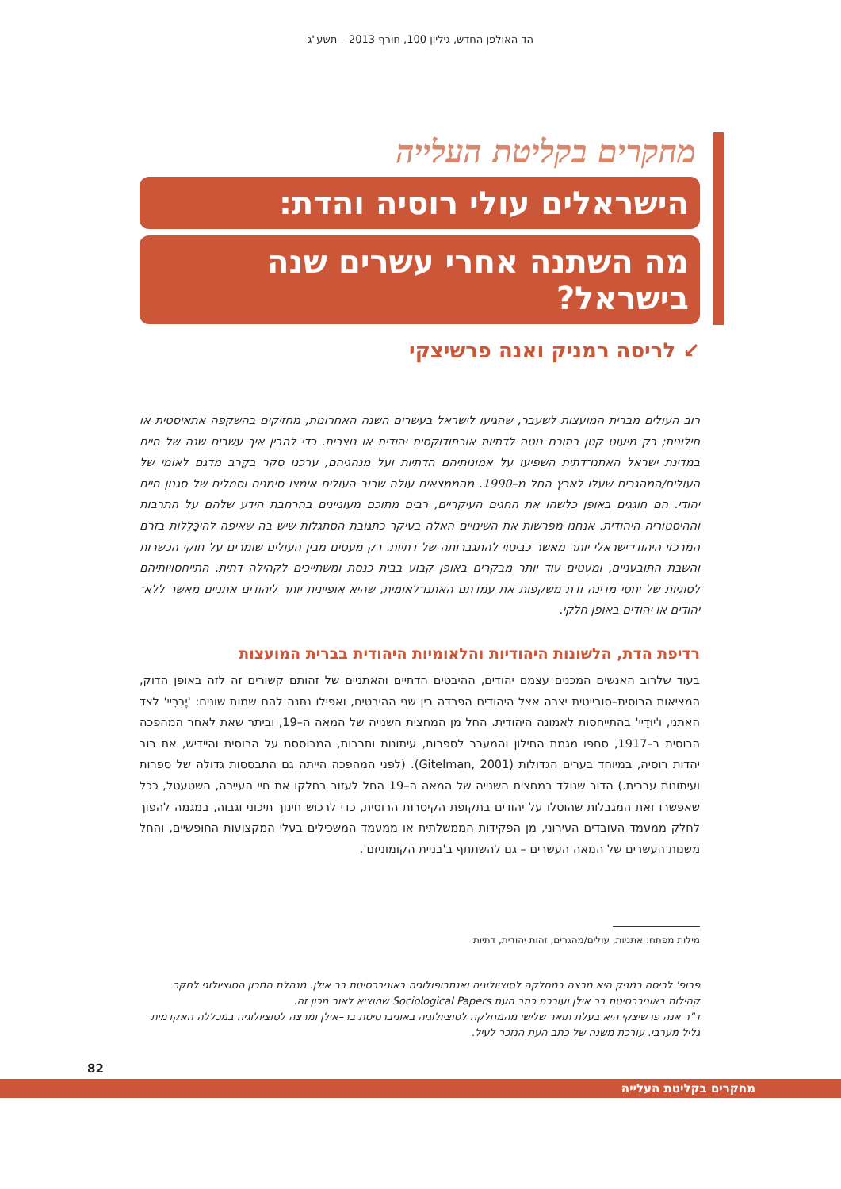הד האולפן החדש, גיליון 100, חורף 2013 – תשע"ג
מחקרים בקליטת העלייה
הישראלים עולי רוסיה והדת:
מה השתנה אחרי עשרים שנה בישראל?
↙ לריסה רמניק ואנה פרשיצקי
רוב העולים מברית המועצות לשעבר, שהגיעו לישראל בעשרים השנה האחרונות, מחזיקים בהשקפה אתאיסטית או חילונית; רק מיעוט קטן בתוכם נוטה לדתיות אורתודוקסית יהודית או נוצרית. כדי להבין איך עשרים שנה של חיים במדינת ישראל האתנו־דתית השפיעו על אמונותיהם הדתיות ועל מנהגיהם, ערכנו סקר בקֶרב מדגם לאומי של העולים/המהגרים שעלו לארץ החל מ–1990. מהממצאים עולה שרוב העולים אימצו סימנים וסמלים של סגנון חיים יהודי. הם חוגגים באופן כלשהו את החגים העיקריים, רבים מתוכם מעוניינים בהרחבת הידע שלהם על התרבות וההיסטוריה היהודית. אנחנו מפרשות את השינויים האלה בעיקר כתגובת הסתגלות שיש בה שאיפה להיכָּלֵלות בזרם המרכזי היהודי־ישראלי יותר מאשר כביטוי להתגברותה של דתיות. רק מעטים מבין העולים שומרים על חוקי הכשרות והשבת התובעניים, ומעטים עוד יותר מבקרים באופן קבוע בבית כנסת ומשתייכים לקהילה דתית. התייחסויותיהם לסוגיות של יחסי מדינה ודת משקפות את עמדתם האתנו־לאומית, שהיא אופיינית יותר ליהודים אתניים מאשר ללא־יהודים או יהודים באופן חלקי.
רדיפת הדת, הלשונות היהודיות והלאומיות היהודית בברית המועצות
בעוד שלרוב האנשים המכנים עצמם יהודים, ההיבטים הדתיים והאתניים של זהותם קשורים זה לזה באופן הדוק, המציאות הרוסית–סובייטית יצרה אצל היהודים הפרדה בין שני ההיבטים, ואפילו נתנה להם שמות שונים: 'יֶבְרֵיי' לצד האתני, ו'יוּדֵיי' בהתייחסות לאמונה היהודית. החל מן המחצית השנייה של המאה ה–19, וביתר שאת לאחר המהפכה הרוסית ב–1917, סחפו מגמת החילון והמעבר לספרות, עיתונות ותרבות, המבוססת על הרוסית והיידיש, את רוב יהדות רוסיה, במיוחד בערים הגדולות (Gitelman, 2001). (לפני המהפכה הייתה גם התבססות גדולה של ספרות ועיתונות עברית.) הדור שנולד במחצית השנייה של המאה ה–19 החל לעזוב בחלקו את חיי העיירה, השטעטל, ככל שאפשרו זאת המגבלות שהוטלו על יהודים בתקופת הקיסרות הרוסית, כדי לרכוש חינוך תיכוני וגבוה, במגמה להפוך לחלק ממעמד העובדים העירוני, מן הפקידות הממשלתית או ממעמד המשכילים בעלי המקצועות החופשיים, והחל משנות העשרים של המאה העשרים – גם להשתתף ב'בניית הקומוניזם'.
מילות מפתח: אתניות, עולים/מהגרים, זהות יהודית, דתיות
פרופ' לריסה רמניק היא מרצה במחלקה לסוציולוגיה ואנתרופולוגיה באוניברסיטת בר אילן. מנהלת המכון הסוציולוגי לחקר קהילות באוניברסיטת בר אילן ועורכת כתב העת Sociological Papers שמוציא לאור מכון זה.
ד"ר אנה פרשיצקי היא בעלת תואר שלישי מהמחלקה לסוציולוגיה באוניברסיטת בר–אילן ומרצה לסוציולוגיה במכללה האקדמית גליל מערבי. עורכת משנה של כתב העת הנזכר לעיל.
82
מחקרים בקליטת העלייה